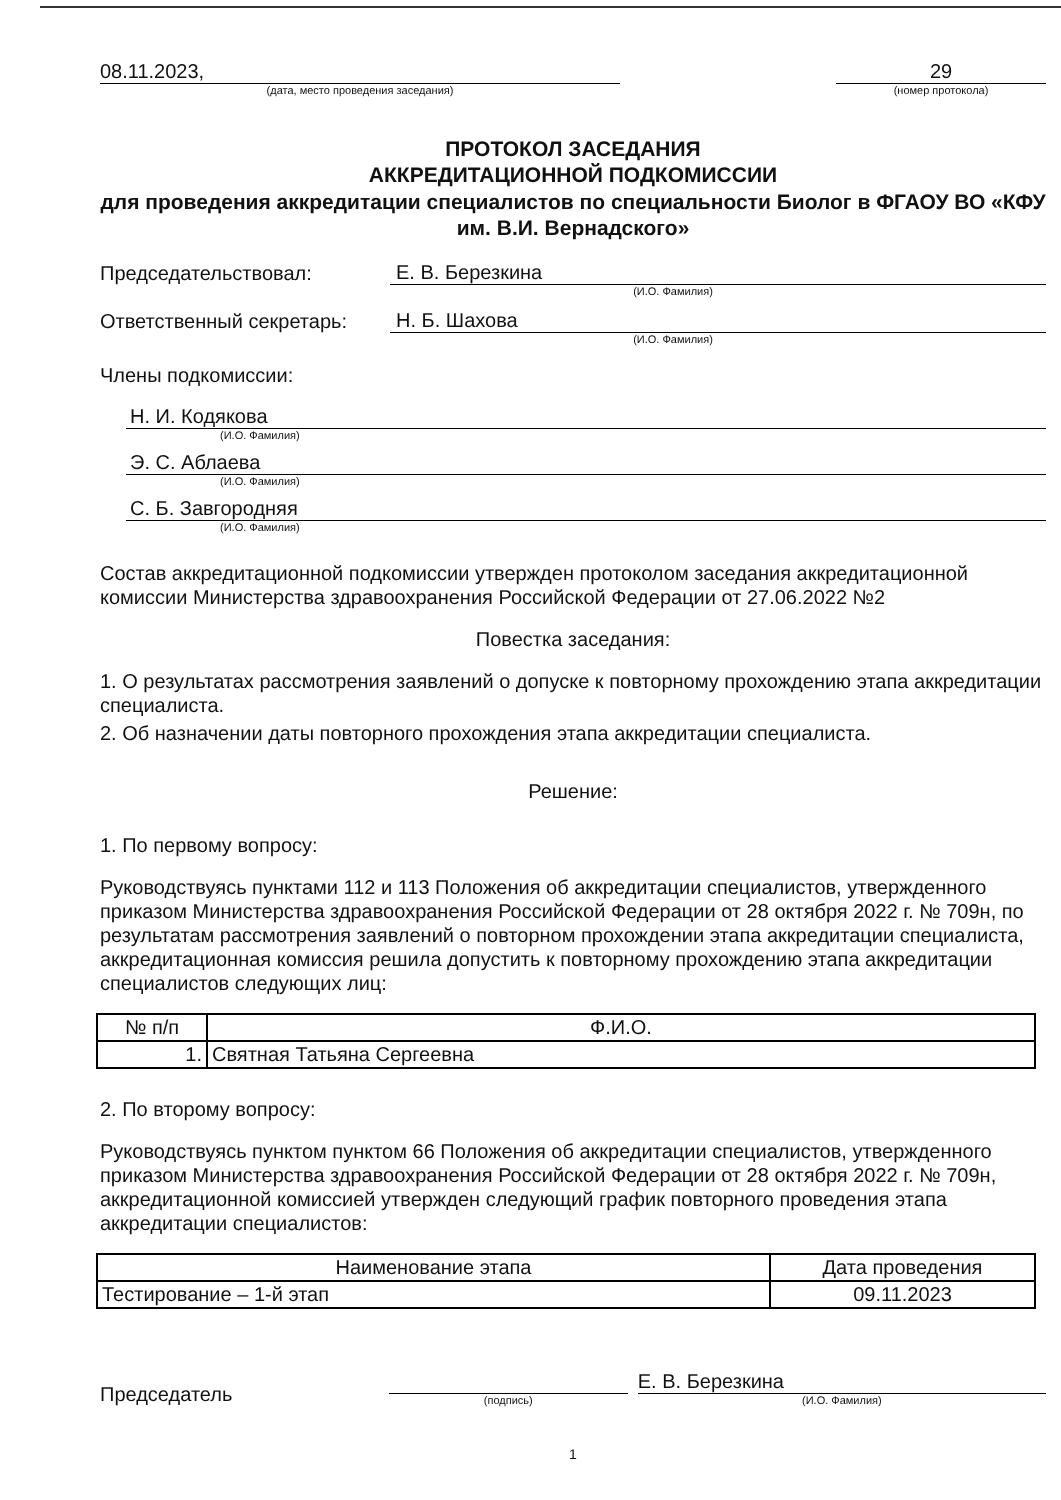08.11.2023,
(дата, место проведения заседания)
29
(номер протокола)
ПРОТОКОЛ ЗАСЕДАНИЯ
АККРЕДИТАЦИОННОЙ ПОДКОМИССИИ
для проведения аккредитации специалистов по специальности Биолог в ФГАОУ ВО «КФУ им. В.И. Вернадского»
Председательствовал: Е. В. Березкина
(И.О. Фамилия)
Ответственный секретарь: Н. Б. Шахова
(И.О. Фамилия)
Члены подкомиссии:
Н. И. Кодякова
(И.О. Фамилия)
Э. С. Аблаева
(И.О. Фамилия)
С. Б. Завгородняя
(И.О. Фамилия)
Состав аккредитационной подкомиссии утвержден протоколом заседания аккредитационной комиссии Министерства здравоохранения Российской Федерации от 27.06.2022 №2
Повестка заседания:
1. О результатах рассмотрения заявлений о допуске к повторному прохождению этапа аккредитации специалиста.
2. Об назначении даты повторного прохождения этапа аккредитации специалиста.
Решение:
1. По первому вопросу:
Руководствуясь пунктами 112 и 113 Положения об аккредитации специалистов, утвержденного приказом Министерства здравоохранения Российской Федерации от 28 октября 2022 г. № 709н, по результатам рассмотрения заявлений о повторном прохождении этапа аккредитации специалиста, аккредитационная комиссия решила допустить к повторному прохождению этапа аккредитации специалистов следующих лиц:
| № п/п | Ф.И.О. |
| --- | --- |
| 1. | Святная Татьяна Сергеевна |
2. По второму вопросу:
Руководствуясь пунктом пунктом 66 Положения об аккредитации специалистов, утвержденного приказом Министерства здравоохранения Российской Федерации от 28 октября 2022 г. № 709н, аккредитационной комиссией утвержден следующий график повторного проведения этапа аккредитации специалистов:
| Наименование этапа | Дата проведения |
| --- | --- |
| Тестирование – 1-й этап | 09.11.2023 |
Председатель
(подпись)
Е. В. Березкина
(И.О. Фамилия)
1